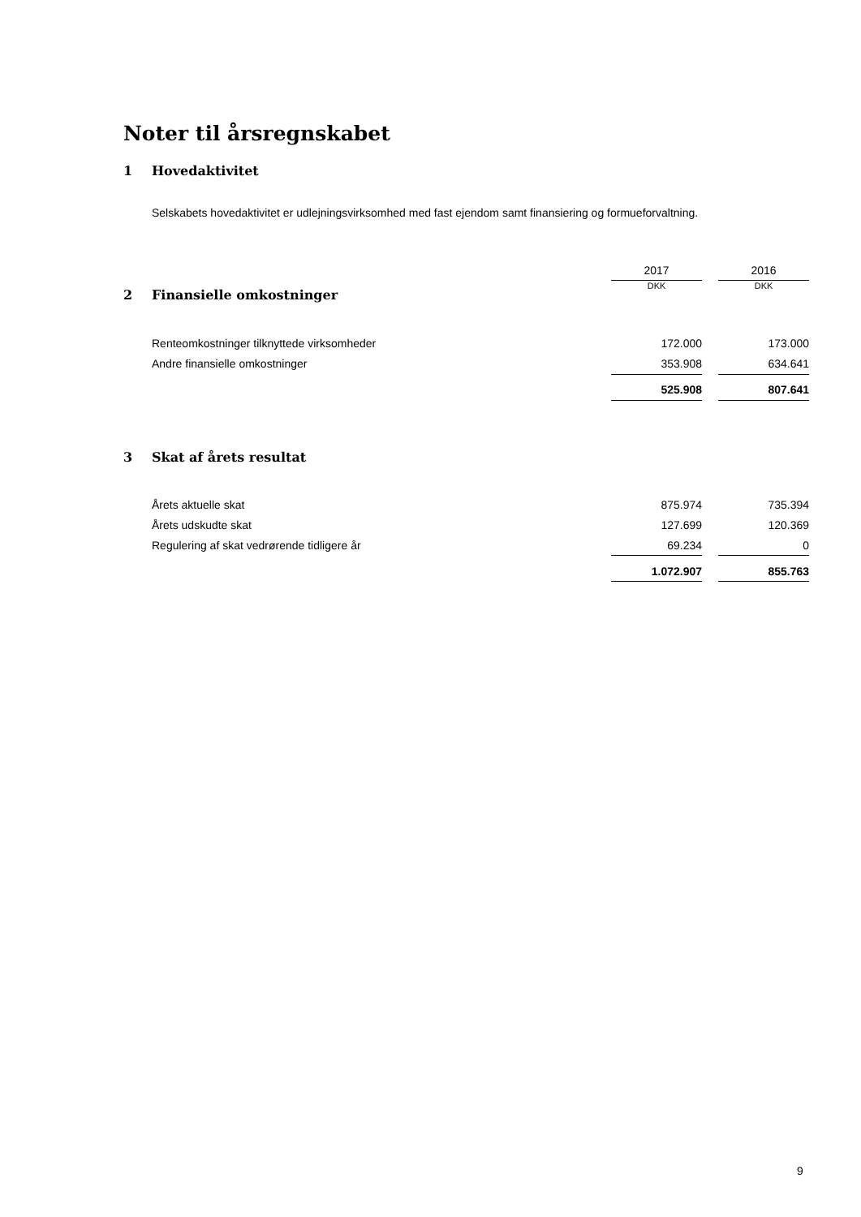Noter til årsregnskabet
1 Hovedaktivitet
Selskabets hovedaktivitet er udlejningsvirksomhed med fast ejendom samt finansiering og formueforvaltning.
| | 2017 | | 2016 |
| 2 Finansielle omkostninger | DKK | | DKK |
| Renteomkostninger tilknyttede virksomheder | 172.000 | | 173.000 |
| Andre finansielle omkostninger | 353.908 | | 634.641 |
| | 525.908 | | 807.641 |
| 3 Skat af årets resultat | | | |
| Årets aktuelle skat | 875.974 | | 735.394 |
| Årets udskudte skat | 127.699 | | 120.369 |
| Regulering af skat vedrørende tidligere år | 69.234 | | 0 |
| | 1.072.907 | | 855.763 |
9